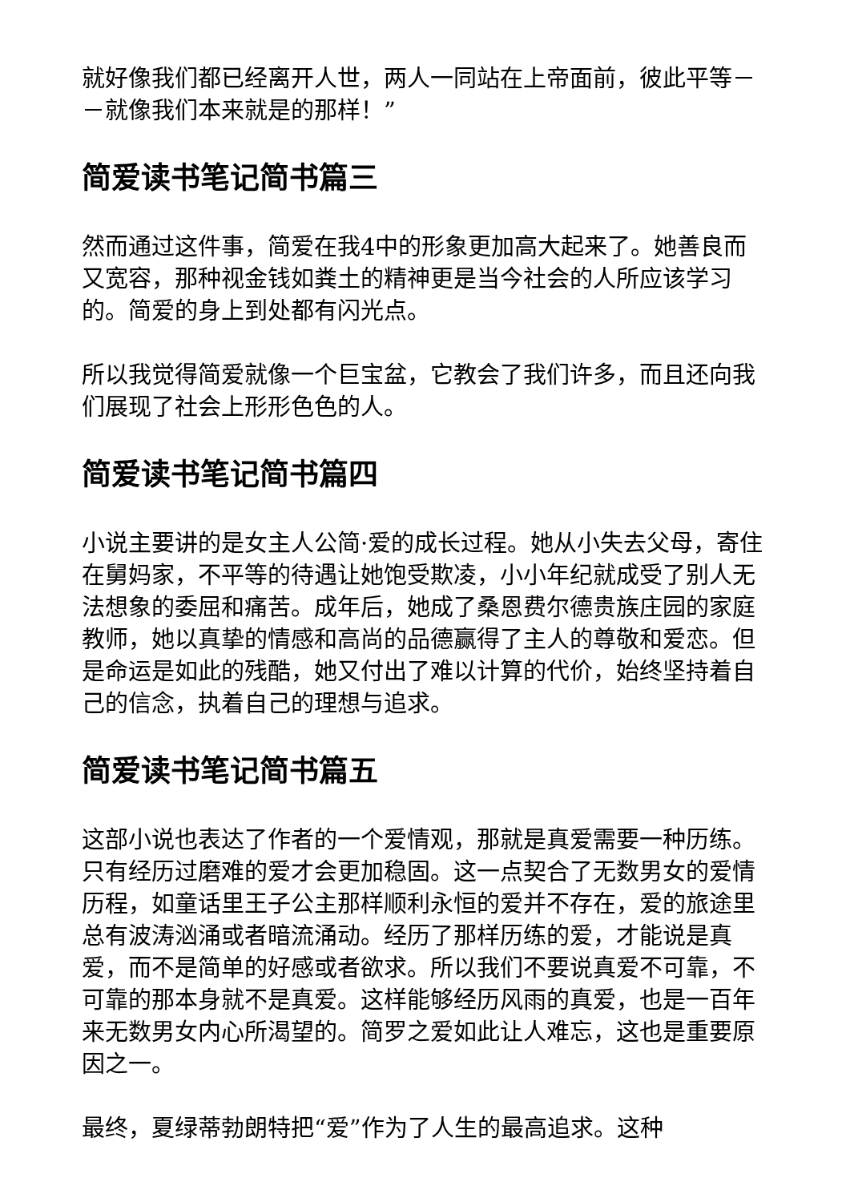就好像我们都已经离开人世，两人一同站在上帝面前，彼此平等－－就像我们本来就是的那样！”
简爱读书笔记简书篇三
然而通过这件事，简爱在我4中的形象更加高大起来了。她善良而又宽容，那种视金钱如粪土的精神更是当今社会的人所应该学习的。简爱的身上到处都有闪光点。
所以我觉得简爱就像一个巨宝盆，它教会了我们许多，而且还向我们展现了社会上形形色色的人。
简爱读书笔记简书篇四
小说主要讲的是女主人公简·爱的成长过程。她从小失去父母，寄住在舅妈家，不平等的待遇让她饱受欺凌，小小年纪就成受了别人无法想象的委屈和痛苦。成年后，她成了桑恩费尔德贵族庄园的家庭教师，她以真挚的情感和高尚的品德赢得了主人的尊敬和爱恋。但是命运是如此的残酷，她又付出了难以计算的代价，始终坚持着自己的信念，执着自己的理想与追求。
简爱读书笔记简书篇五
这部小说也表达了作者的一个爱情观，那就是真爱需要一种历练。只有经历过磨难的爱才会更加稳固。这一点契合了无数男女的爱情历程，如童话里王子公主那样顺利永恒的爱并不存在，爱的旅途里总有波涛汹涌或者暗流涌动。经历了那样历练的爱，才能说是真爱，而不是简单的好感或者欲求。所以我们不要说真爱不可靠，不可靠的那本身就不是真爱。这样能够经历风雨的真爱，也是一百年来无数男女内心所渴望的。简罗之爱如此让人难忘，这也是重要原因之一。
最终，夏绿蒂勃朗特把“爱”作为了人生的最高追求。这种